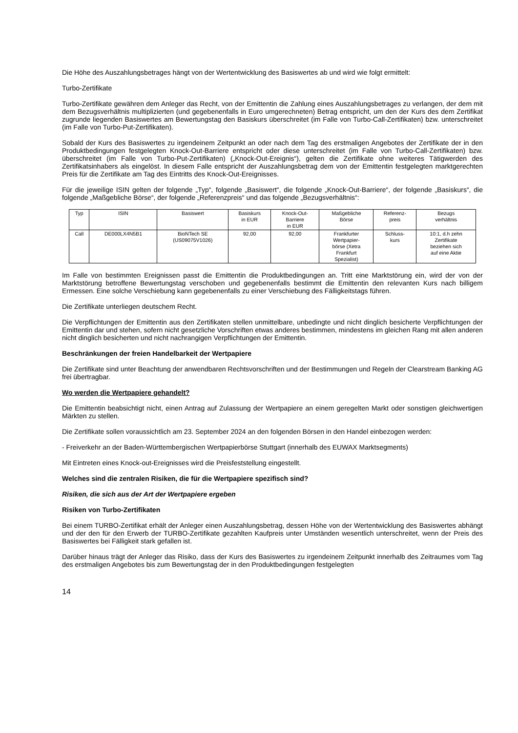Die Höhe des Auszahlungsbetrages hängt von der Wertentwicklung des Basiswertes ab und wird wie folgt ermittelt:
Turbo-Zertifikate
Turbo-Zertifikate gewähren dem Anleger das Recht, von der Emittentin die Zahlung eines Auszahlungsbetrages zu verlangen, der dem mit dem Bezugsverhältnis multiplizierten (und gegebenenfalls in Euro umgerechneten) Betrag entspricht, um den der Kurs des dem Zertifikat zugrunde liegenden Basiswertes am Bewertungstag den Basiskurs überschreitet (im Falle von Turbo-Call-Zertifikaten) bzw. unterschreitet (im Falle von Turbo-Put-Zertifikaten).
Sobald der Kurs des Basiswertes zu irgendeinem Zeitpunkt an oder nach dem Tag des erstmaligen Angebotes der Zertifikate der in den Produktbedingungen festgelegten Knock-Out-Barriere entspricht oder diese unterschreitet (im Falle von Turbo-Call-Zertifikaten) bzw. überschreitet (im Falle von Turbo-Put-Zertifikaten) („Knock-Out-Ereignis“), gelten die Zertifikate ohne weiteres Tätigwerden des Zertifikatsinhabers als eingelöst. In diesem Falle entspricht der Auszahlungsbetrag dem von der Emittentin festgelegten marktgerechten Preis für die Zertifikate am Tag des Eintritts des Knock-Out-Ereignisses.
Für die jeweilige ISIN gelten der folgende „Typ“, folgende „Basiswert“, die folgende „Knock-Out-Barriere“, der folgende „Basiskurs“, die folgende „Maßgebliche Börse“, der folgende „Referenzpreis“ und das folgende „Bezugsverhältnis“:
| Typ | ISIN | Basiswert | Basiskurs in EUR | Knock-Out- Barriere in EUR | Maßgebliche Börse | Referenz- preis | Bezugs verhältnis |
| Call | DE000LX4N5B1 | BioNTech SE (US09075V1026) | 92,00 | 92,00 | Frankfurter Wertpapier- börse (Xetra Frankfurt Spezialist) | Schluss- kurs | 10:1, d.h zehn Zertifikate beziehen sich auf eine Aktie |
Im Falle von bestimmten Ereignissen passt die Emittentin die Produktbedingungen an. Tritt eine Marktstörung ein, wird der von der Marktstörung betroffene Bewertungstag verschoben und gegebenenfalls bestimmt die Emittentin den relevanten Kurs nach billigem Ermessen. Eine solche Verschiebung kann gegebenenfalls zu einer Verschiebung des Fälligkeitstags führen.
Die Zertifikate unterliegen deutschem Recht.
Die Verpflichtungen der Emittentin aus den Zertifikaten stellen unmittelbare, unbedingte und nicht dinglich besicherte Verpflichtungen der Emittentin dar und stehen, sofern nicht gesetzliche Vorschriften etwas anderes bestimmen, mindestens im gleichen Rang mit allen anderen nicht dinglich besicherten und nicht nachrangigen Verpflichtungen der Emittentin.
Beschränkungen der freien Handelbarkeit der Wertpapiere
Die Zertifikate sind unter Beachtung der anwendbaren Rechtsvorschriften und der Bestimmungen und Regeln der Clearstream Banking AG frei übertragbar.
Wo werden die Wertpapiere gehandelt?
Die Emittentin beabsichtigt nicht, einen Antrag auf Zulassung der Wertpapiere an einem geregelten Markt oder sonstigen gleichwertigen Märkten zu stellen.
Die Zertifikate sollen voraussichtlich am 23. September 2024 an den folgenden Börsen in den Handel einbezogen werden:
- Freiverkehr an der Baden-Württembergischen Wertpapierbörse Stuttgart (innerhalb des EUWAX Marktsegments)
Mit Eintreten eines Knock-out-Ereignisses wird die Preisfeststellung eingestellt.
Welches sind die zentralen Risiken, die für die Wertpapiere spezifisch sind?
Risiken, die sich aus der Art der Wertpapiere ergeben
Risiken von Turbo-Zertifikaten
Bei einem TURBO-Zertifikat erhält der Anleger einen Auszahlungsbetrag, dessen Höhe von der Wertentwicklung des Basiswertes abhängt und der den für den Erwerb der TURBO-Zertifikate gezahlten Kaufpreis unter Umständen wesentlich unterschreitet, wenn der Preis des Basiswertes bei Fälligkeit stark gefallen ist.
Darüber hinaus trägt der Anleger das Risiko, dass der Kurs des Basiswertes zu irgendeinem Zeitpunkt innerhalb des Zeitraumes vom Tag des erstmaligen Angebotes bis zum Bewertungstag der in den Produktbedingungen festgelegten
14